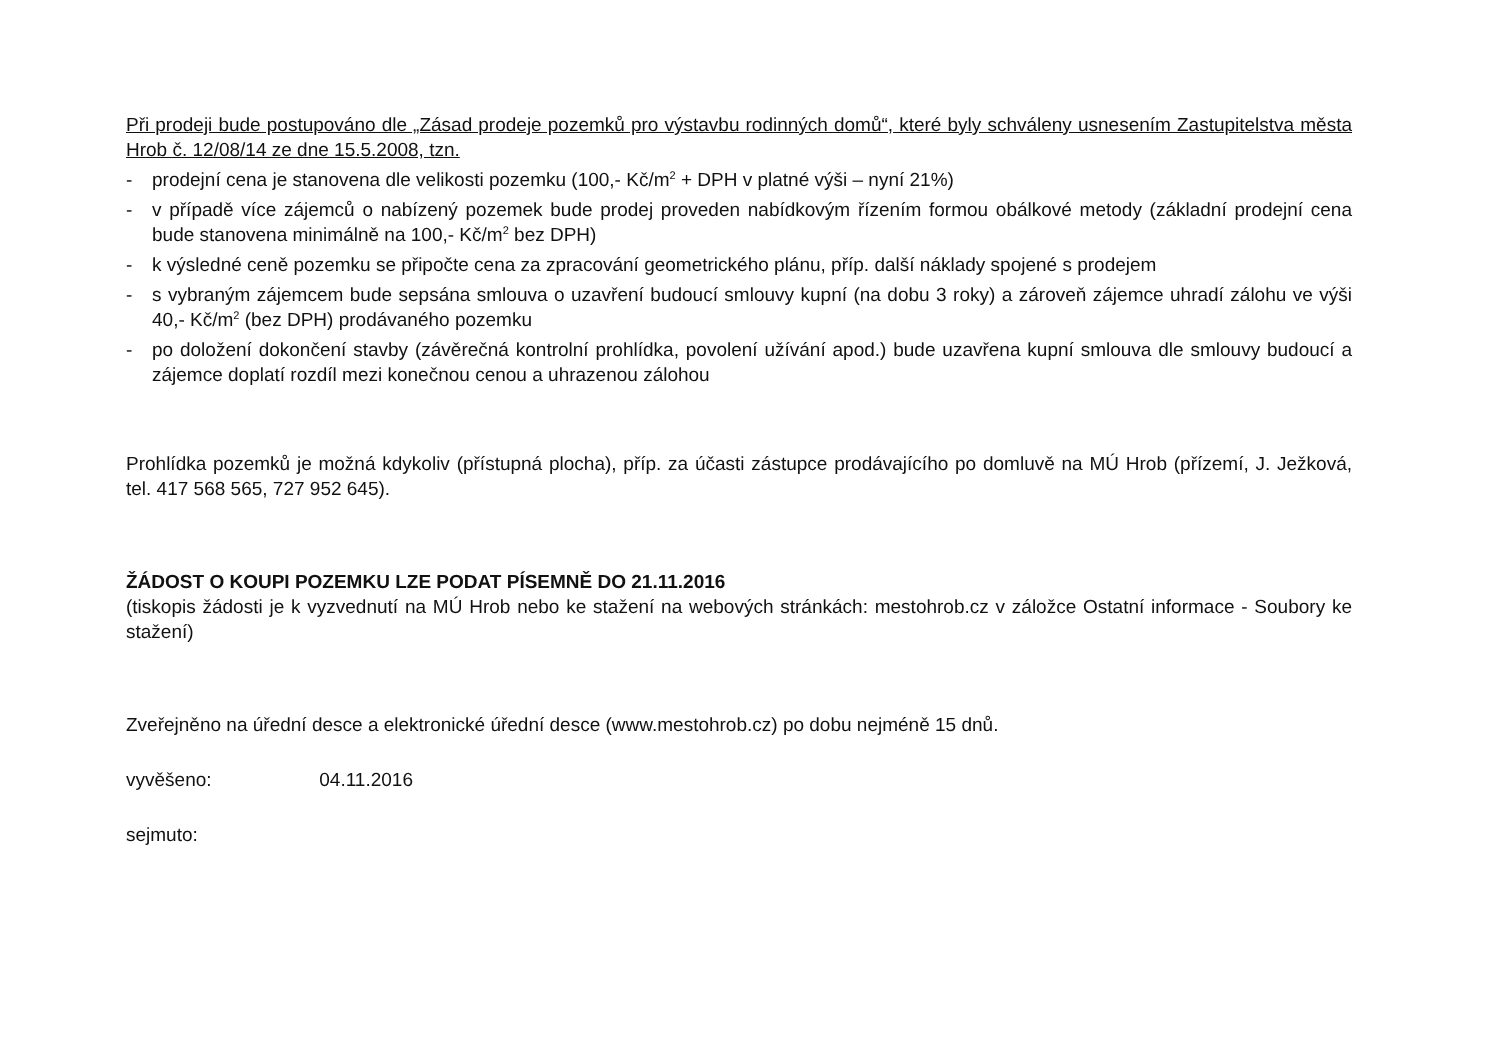Při prodeji bude postupováno dle „Zásad prodeje pozemků pro výstavbu rodinných domů“, které byly schváleny usnesením Zastupitelstva města Hrob č. 12/08/14 ze dne 15.5.2008, tzn.
- prodejní cena je stanovena dle velikosti pozemku (100,- Kč/m<sup>2</sup> + DPH v platné výši – nyní 21%)
- v případě více zájemců o nabízený pozemek bude prodej proveden nabídkovým řízením formou obálkové metody (základní prodejní cena bude stanovena minimálně na 100,- Kč/m<sup>2</sup> bez DPH)
- k výsledné ceně pozemku se připočte cena za zpracování geometrického plánu, příp. další náklady spojené s prodejem
- s vybraným zájemcem bude sepsána smlouva o uzavření budoucí smlouvy kupní (na dobu 3 roky) a zároveň zájemce uhradí zálohu ve výši 40,- Kč/m<sup>2</sup> (bez DPH) prodávaného pozemku
- po doložení dokončení stavby (závěrečná kontrolní prohlídka, povolení užívání apod.) bude uzavřena kupní smlouva dle smlouvy budoucí a zájemce doplatí rozdíl mezi konečnou cenou a uhrazenou zálohou
Prohlídka pozemků je možná kdykoliv (přístupná plocha), příp. za účasti zástupce prodávajícího po domluvě na MÚ Hrob (přízemí, J. Ježková, tel. 417 568 565, 727 952 645).
ŽÁDOST O KOUPI POZEMKU LZE PODAT PÍSEMNĚ DO 21.11.2016
(tiskopis žádosti je k vyzvednutí na MÚ Hrob nebo ke stažení na webových stránkách: mestohrob.cz v záložce Ostatní informace - Soubory ke stažení)
Zveřejněno na úřední desce a elektronické úřední desce (www.mestohrob.cz) po dobu nejméně 15 dnů.
vyvěšeno: 04.11.2016
sejmuto: